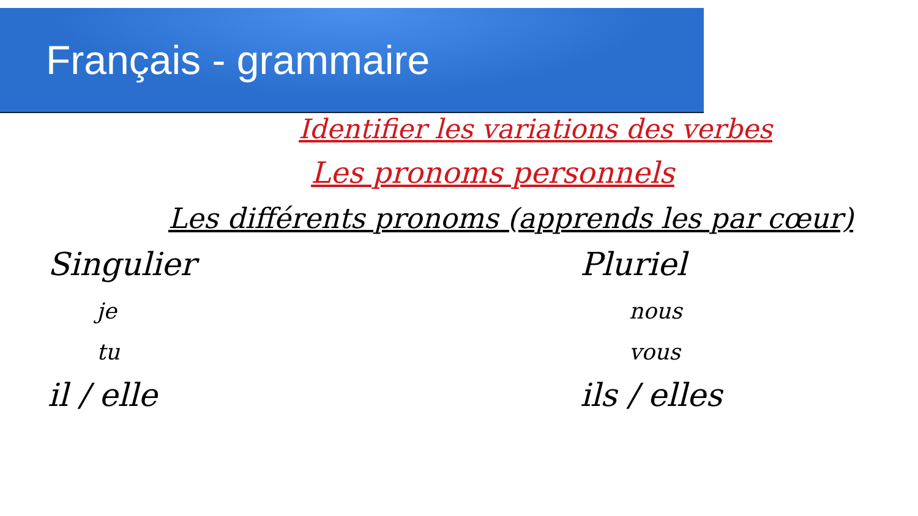Français - grammaire
Identifier les variations des verbes
Les pronoms personnels
Les différents pronoms (apprends les par cœur)
Singulier
je
tu
il / elle
Pluriel
nous
vous
ils / elles